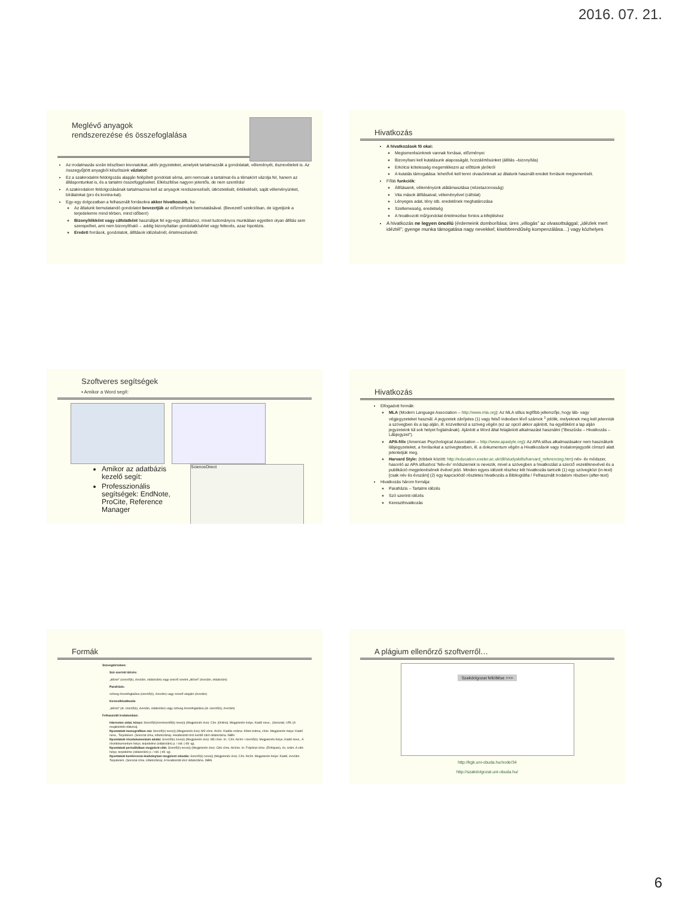2016. 07. 21.
Meglévő anyagok
rendszerezése és összefoglalása
Az irodalmazás során készítsen kivonatokat, aktív jegyzeteket, amelyek tartalmazzák a gondolatait, véleményét, észrevételeit is. Az összegyűjtött anyagból készítsünk vázlatot!
Ez a szakirodalmi feldolgozás alapján felépített gondolati séma, ami nemcsak a tartalmat és a témakört vázolja fel, hanem az álláspontunkat is, és a tartalmi összefüggéseket. Elkészítése nagyon jelentős, de nem szentírás!
A szakirodalom feldolgozásának tartalmaznia kell az anyagok rendszerezését, ütköztetését, értékelését, saját véleményünket, bírálatokat (pro és kontra-kat).
Egy-egy dolgozatban a felhasznált forrásokra akkor hivatkozunk, ha:
Az általunk bemutatandó gondolatot bevezetjük az előzmények bemutatásával. (Bevezető szekcióban, de ügyeljünk a terjedelemre mind térben, mind időben!)
Bizonyítékként vagy cáfolatként használjuk fel egy-egy állításhoz, mivel tudományos munkában egyetlen olyan állítás sem szerepelhet, ami nem bizonyítható→ addig bizonyítatlan gondolatkísérlet vagy feltevés, azaz hipotézis.
Eredeti források, gondolatok, állítások idézésénél, értelmezésénél.
Hivatkozás
A hivatkozások fő okai:
Megismerésünknek vannak forrásai, előzményei
Bizonyítani kell kutatásunk alaposságát, hozzáértésünket (állítás –bizonyítás)
Erkölcsi kötelesség megemlékezni az előttünk járókról
A kutatás támogatása: lehetővé kell tenni olvasóinknak az általunk használt eredeti források megismerését.
Főbb funkciók:
Állításaink, véleményünk alátámasztása (nézetazonosság)
Vita mások állításaival, véleményével (cáfolat)
Lényeges adat, tény stb. eredetének meghatározása
Szellemesség, eredetiség
A hivatkozott mű/gondolat értelmezése fontos a kifejtéshez
A hivatkozás ne legyen öncélú (érdemeink domborítása; üres „villogás” az olvasottsággal; „idézlek mert idéztél”; gyenge munka támogatása nagy nevekkel; kisebbrendűség kompenzálása…) vagy közhelyes
Szoftveres segítségek
▪ Amikor a Word segít:
Amikor az adatbázis kezelő segít:
Professzionális segítségek: EndNote, ProCite, Reference Manager
ScienceDirect
Hivatkozás
Elfogadott formák:
MLA (Modern Language Association – http://www.mla.org): Az MLA stílus legfőbb jellemzője, hogy láb- vagy végjegyzeteket használ. A jegyzetek zárójeles (1) vagy felső indexben lévő számok <sup>1</sup> jelölik, melyeknek meg kell jelenniük a szövegben és a lap alján, ill. közvetlenül a szöveg végén (ez az opció akkor ajánlott, ha egyébként a lap alján jegyzeteink túl sok helyet foglalnának). Ajánlott a Word által felajánlott alkalmazást használni ("Beszúrás – Hivatkozás – Lábjegyzet").
APA-féle (American Psychological Association – http://www.apastyle.org): Az APA stílus alkalmazásakor nem használunk lábjegyzeteket, a forrásokat a szövegtestben, ill. a dokumentum végén a Hivatkozások vagy Irodalomjegyzék címszó alatt jelentetjük meg.
Harvard Style: (többek között: http://education.exeter.ac.uk/dll/studyskills/harvard_referencing.htm) név- év módszer, hasonló az APA stílushoz 'Név-év' módszernek is nevezik, mivel a szövegben a hivatkozást a szerző vezetéknevével és a publikáció megjelenésének évével jelzi. Minden egyes idézett részhez két hivatkozás tartozik (1) egy szövegközi (in-text) [csak név és évszám] (2) egy kapcsolódó részletes hivatkozás a Bibliográfia / Felhasznált Irodalom részben (after-text)
Hivatkozás három formája:
Parafrázis – Tartalmi idézés
Szó szerinti idézés
Kereszthivatkozás
Formák
Szövegtörzsben:
Szó szerinti idézés:
„idézet” (szerző(k), évszám, oldalszám) vagy szerző szerint „idézet” (évszám, oldalszám)
Parafrázis:
szöveg összefoglalása (szerző(k), évszám) vagy szerző alapján (évszám)
Kereszthivatkozás
„idézet” (id. szerző(k), évszám, oldalszám) vagy szöveg összefoglalása (id. szerző(k), évszám)
Felhasznált irodalomban:
Internetes oldal, könyv: Szerző(k)/szerkesztő(k) neve(i) (Megjelenés éve): Cím. [Online]. Megjelenés helye, Kiadó neve,. (Sorozat). URL [A megtekintés dátuma].
Nyomtatott monografikus mű: Szerző(k) neve(i) (Megjelenés éve): Mű címe. Alcím. Kiadás száma. Kötet száma, címe. Megjelenés helye: Kiadó neve,. Terjedelem. (Sorozat címe, kötetszáma). Hivatkozott rész kezdő-záró oldalszáma. ISBN
Nyomtatott részdokumentum adatai: Szerző(k) neve(i) (Megjelenés éve): Mű címe. In.: Cím: Alcím / szerző(k). Megjelenés helye, Kiadó neve,. A részdokumentum helye, terjedelme (oldalszám) p. / old. (-tól -ig).
Nyomtatott periodikában megjelent cikk: Szerző(k) neve(i) (Megjelenés éve): Cikk címe. Alcíme. In: Folyóirat címe. (Évfolyam), év, szám. A cikk helye, terjedelme (oldalszám) p. / old. (-tól -ig).
Nyomtatott konferencia kiadványban megjelent előadás: Szerző(k) neve(i) (Megjelenés éve): Cím. Alcím. Megjelenés helye: Kiadó, évszám. Terjedelem. (Sorozat címe, kötetszáma). A hivatkozott rész oldalszáma. ISBN
A plágium ellenőrző szoftverről…
Szakdolgozat feltöltése >>>
http://kgk.uni-obuda.hu/node/34
http://szakdolgozat.uni-obuda.hu/
6